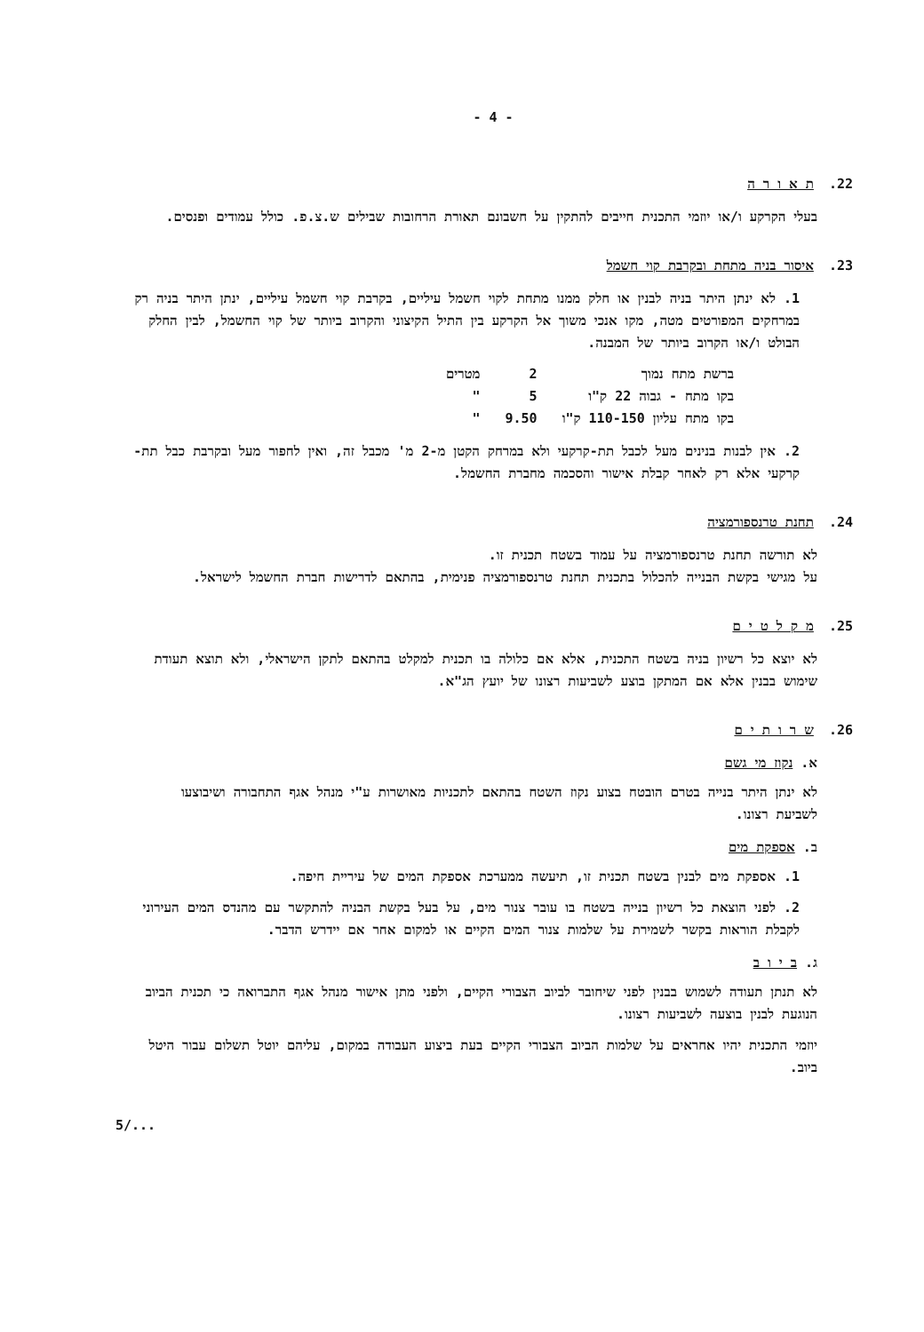- 4 -
22. ת א ו ר ה
בעלי הקרקע ו/או יוזמי התכנית חייבים להתקין על חשבונם תאורת הרחובות שבילים ש.צ.פ. כולל עמודים ופנסים.
23. איסור בניה מתחת ובקרבת קוי חשמל
1. לא ינתן היתר בניה לבנין או חלק ממנו מתחת לקוי חשמל עיליים, בקרבת קוי חשמל עיליים, ינתן היתר בניה רק במרחקים המפורטים מטה, מקו אנכי משוך אל הקרקע בין התיל הקיצוני והקרוב ביותר של קוי החשמל, לבין החלק הבולט ו/או הקרוב ביותר של המבנה.
| ברשת מתח נמוך | 2 | מטרים |
| בקו מתח - גבוה 22 ק"ו | 5 | " |
| בקו מתח עליון 110-150 ק"ו | 9.50 | " |
2. אין לבנות בנינים מעל לכבל תת-קרקעי ולא במרחק הקטן מ-2 מ' מכבל זה, ואין לחפור מעל ובקרבת כבל תת-קרקעי אלא רק לאחר קבלת אישור והסכמה מחברת החשמל.
24. תחנת טרנספורמציה
לא תורשה תחנת טרנספורמציה על עמוד בשטח תכנית זו.
על מגישי בקשת הבנייה להכלול בתכנית תחנת טרנספורמציה פנימית, בהתאם לדרישות חברת החשמל לישראל.
25. מ ק ל ט י ם
לא יוצא כל רשיון בניה בשטח התכנית, אלא אם כלולה בו תכנית למקלט בהתאם לתקן הישראלי, ולא תוצא תעודת שימוש בבנין אלא אם המתקן בוצע לשביעות רצונו של יועץ הג"א.
26. ש ר ו ת י ם
א. נקוז מי גשם
לא ינתן היתר בנייה בטרם הובטח בצוע נקוז השטח בהתאם לתכניות מאושרות ע"י מנהל אגף התחבורה ושיבוצעו לשביעת רצונו.
ב. אספקת מים
1. אספקת מים לבנין בשטח תכנית זו, תיעשה ממערכת אספקת המים של עיריית חיפה.
2. לפני הוצאת כל רשיון בנייה בשטח בו עובר צנור מים, על בעל בקשת הבניה להתקשר עם מהנדס המים העירוני לקבלת הוראות בקשר לשמירת על שלמות צנור המים הקיים או למקום אחר אם יידרש הדבר.
ג. ב י ו ב
לא תנתן תעודה לשמוש בבנין לפני שיחובר לביוב הצבורי הקיים, ולפני מתן אישור מנהל אגף התברואה כי תכנית הביוב הנוגעת לבנין בוצעה לשביעות רצונו.
יוזמי התכנית יהיו אחראים על שלמות הביוב הצבורי הקיים בעת ביצוע העבודה במקום, עליהם יוטל תשלום עבור היטל ביוב.
5/...